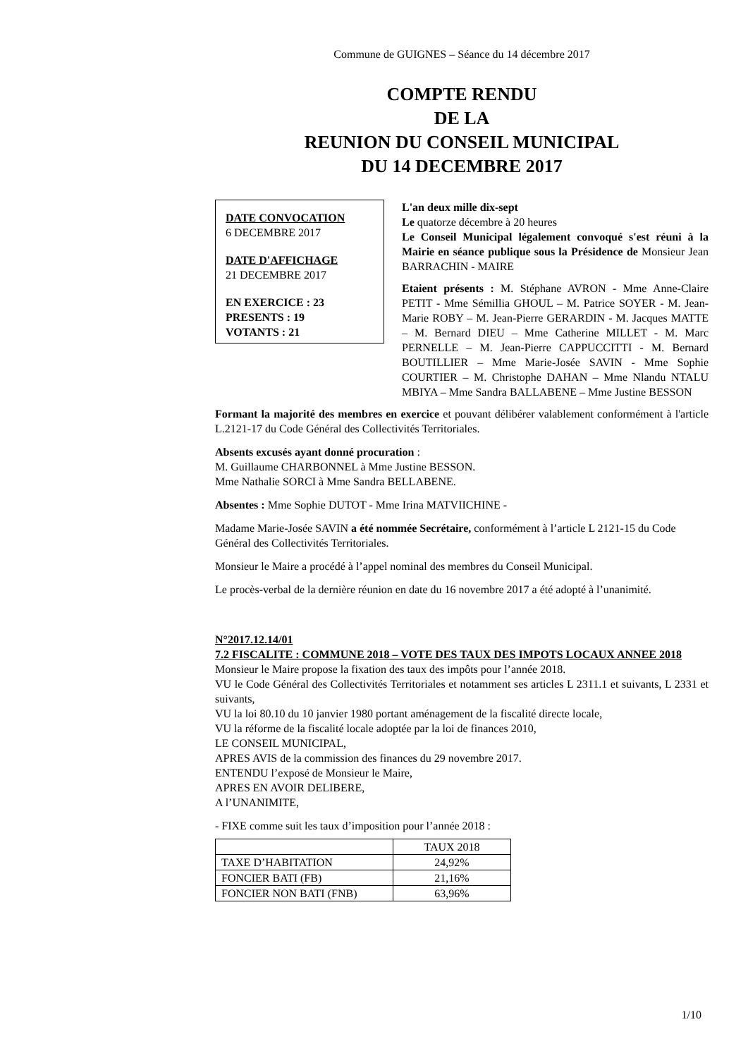Commune de GUIGNES – Séance du 14 décembre 2017
COMPTE RENDU
DE LA
REUNION DU CONSEIL MUNICIPAL
DU 14 DECEMBRE 2017
DATE CONVOCATION
6 DECEMBRE 2017
DATE D'AFFICHAGE
21 DECEMBRE 2017
EN EXERCICE : 23
PRESENTS : 19
VOTANTS : 21
L'an deux mille dix-sept
Le quatorze décembre à 20 heures
Le Conseil Municipal légalement convoqué s'est réuni à la Mairie en séance publique sous la Présidence de Monsieur Jean BARRACHIN - MAIRE
Etaient présents : M. Stéphane AVRON - Mme Anne-Claire PETIT - Mme Sémillia GHOUL – M. Patrice SOYER - M. Jean-Marie ROBY – M. Jean-Pierre GERARDIN - M. Jacques MATTE – M. Bernard DIEU – Mme Catherine MILLET - M. Marc PERNELLE – M. Jean-Pierre CAPPUCCITTI - M. Bernard BOUTILLIER – Mme Marie-Josée SAVIN - Mme Sophie COURTIER – M. Christophe DAHAN – Mme Nlandu NTALU MBIYA – Mme Sandra BALLABENE – Mme Justine BESSON
Formant la majorité des membres en exercice et pouvant délibérer valablement conformément à l'article L.2121-17 du Code Général des Collectivités Territoriales.
Absents excusés ayant donné procuration :
M. Guillaume CHARBONNEL à Mme Justine BESSON.
Mme Nathalie SORCI à Mme Sandra BELLABENE.
Absentes : Mme Sophie DUTOT - Mme Irina MATVIICHINE -
Madame Marie-Josée SAVIN a été nommée Secrétaire, conformément à l’article L 2121-15 du Code Général des Collectivités Territoriales.
Monsieur le Maire a procédé à l’appel nominal des membres du Conseil Municipal.
Le procès-verbal de la dernière réunion en date du 16 novembre 2017 a été adopté à l’unanimité.
N°2017.12.14/01
7.2 FISCALITE : COMMUNE 2018 – VOTE DES TAUX DES IMPOTS LOCAUX ANNEE 2018
Monsieur le Maire propose la fixation des taux des impôts pour l’année 2018.
VU le Code Général des Collectivités Territoriales et notamment ses articles L 2311.1 et suivants, L 2331 et suivants,
VU la loi 80.10 du 10 janvier 1980 portant aménagement de la fiscalité directe locale,
VU la réforme de la fiscalité locale adoptée par la loi de finances 2010,
LE CONSEIL MUNICIPAL,
APRES AVIS de la commission des finances du 29 novembre 2017.
ENTENDU l’exposé de Monsieur le Maire,
APRES EN AVOIR DELIBERE,
A l’UNANIMITE,
- FIXE comme suit les taux d’imposition pour l’année 2018 :
| | TAUX 2018 |
| TAXE D’HABITATION | 24,92% |
| FONCIER BATI (FB) | 21,16% |
| FONCIER NON BATI (FNB) | 63,96% |
1/10